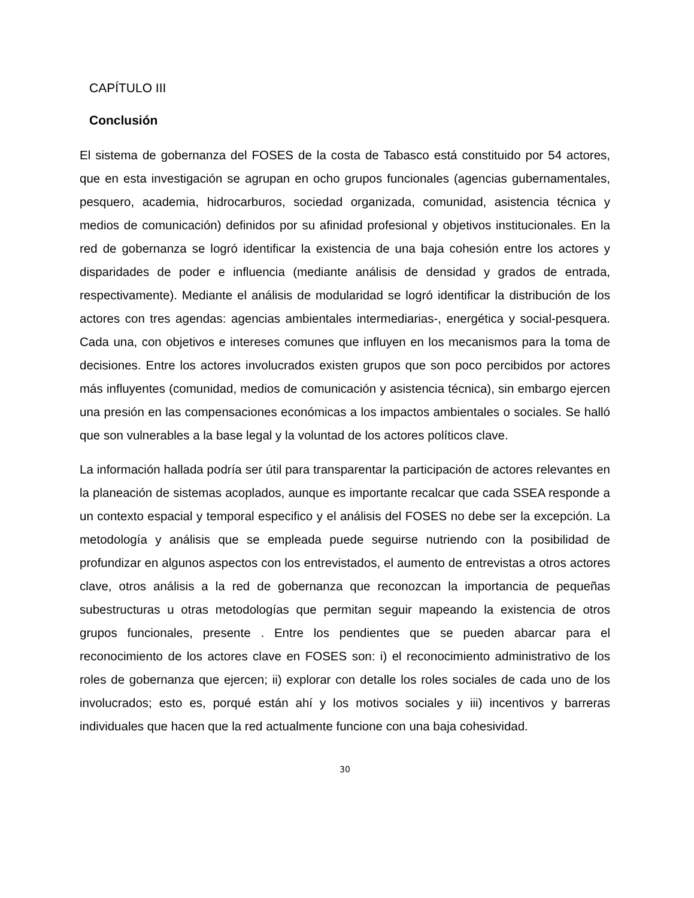CAPÍTULO III
Conclusión
El sistema de gobernanza del FOSES de la costa de Tabasco está constituido por 54 actores, que en esta investigación se agrupan en ocho grupos funcionales (agencias gubernamentales, pesquero, academia, hidrocarburos, sociedad organizada, comunidad, asistencia técnica y medios de comunicación) definidos por su afinidad profesional y objetivos institucionales. En la red de gobernanza se logró identificar la existencia de una baja cohesión entre los actores y disparidades de poder e influencia (mediante análisis de densidad y grados de entrada, respectivamente). Mediante el análisis de modularidad se logró identificar la distribución de los actores con tres agendas: agencias ambientales intermediarias-, energética y social-pesquera. Cada una, con objetivos e intereses comunes que influyen en los mecanismos para la toma de decisiones. Entre los actores involucrados existen grupos que son poco percibidos por actores más influyentes (comunidad, medios de comunicación y asistencia técnica), sin embargo ejercen una presión en las compensaciones económicas a los impactos ambientales o sociales. Se halló que son vulnerables a la base legal y la voluntad de los actores políticos clave.
La información hallada podría ser útil para transparentar la participación de actores relevantes en la planeación de sistemas acoplados, aunque es importante recalcar que cada SSEA responde a un contexto espacial y temporal especifico y el análisis del FOSES no debe ser la excepción. La metodología y análisis que se empleada puede seguirse nutriendo con la posibilidad de profundizar en algunos aspectos con los entrevistados, el aumento de entrevistas a otros actores clave, otros análisis a la red de gobernanza que reconozcan la importancia de pequeñas subestructuras u otras metodologías que permitan seguir mapeando la existencia de otros grupos funcionales, presente . Entre los pendientes que se pueden abarcar para el reconocimiento de los actores clave en FOSES son: i) el reconocimiento administrativo de los roles de gobernanza que ejercen; ii) explorar con detalle los roles sociales de cada uno de los involucrados; esto es, porqué están ahí y los motivos sociales y iii) incentivos y barreras individuales que hacen que la red actualmente funcione con una baja cohesividad.
30